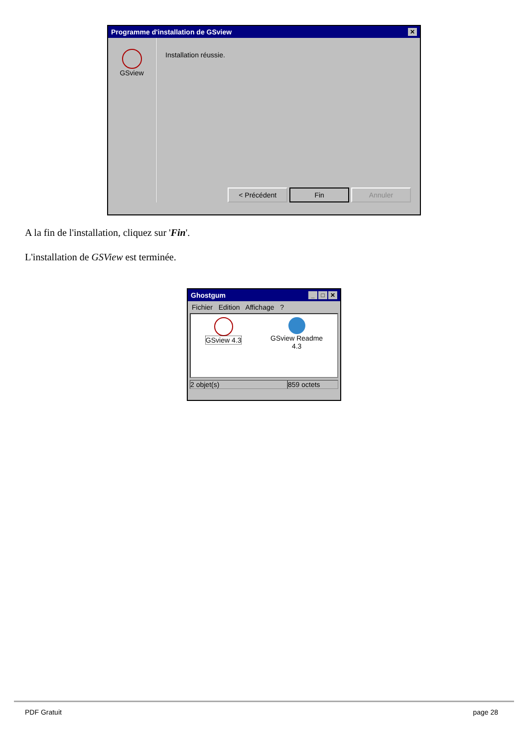Programme d'installation de GSview ✕
GSview
Installation réussie.
< Précédent Fin Annuler
A la fin de l'installation, cliquez sur 'Fin'.
L'installation de GSView est terminée.
Ghostgum _ □ ✕
Fichier Edition Affichage ?
GSview 4.3 GSview Readme
4.3
2 objet(s) 859 octets
PDF Gratuit page 28